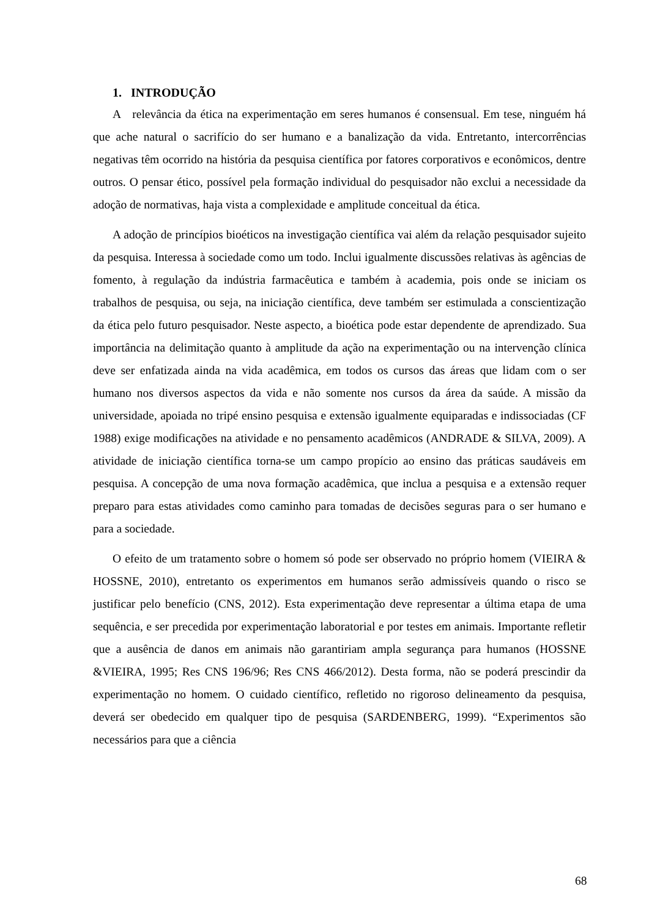1. INTRODUÇÃO
A relevância da ética na experimentação em seres humanos é consensual. Em tese, ninguém há que ache natural o sacrifício do ser humano e a banalização da vida. Entretanto, intercorrências negativas têm ocorrido na história da pesquisa científica por fatores corporativos e econômicos, dentre outros. O pensar ético, possível pela formação individual do pesquisador não exclui a necessidade da adoção de normativas, haja vista a complexidade e amplitude conceitual da ética.
A adoção de princípios bioéticos na investigação científica vai além da relação pesquisador sujeito da pesquisa. Interessa à sociedade como um todo. Inclui igualmente discussões relativas às agências de fomento, à regulação da indústria farmacêutica e também à academia, pois onde se iniciam os trabalhos de pesquisa, ou seja, na iniciação científica, deve também ser estimulada a conscientização da ética pelo futuro pesquisador. Neste aspecto, a bioética pode estar dependente de aprendizado. Sua importância na delimitação quanto à amplitude da ação na experimentação ou na intervenção clínica deve ser enfatizada ainda na vida acadêmica, em todos os cursos das áreas que lidam com o ser humano nos diversos aspectos da vida e não somente nos cursos da área da saúde. A missão da universidade, apoiada no tripé ensino pesquisa e extensão igualmente equiparadas e indissociadas (CF 1988) exige modificações na atividade e no pensamento acadêmicos (ANDRADE & SILVA, 2009). A atividade de iniciação científica torna-se um campo propício ao ensino das práticas saudáveis em pesquisa. A concepção de uma nova formação acadêmica, que inclua a pesquisa e a extensão requer preparo para estas atividades como caminho para tomadas de decisões seguras para o ser humano e para a sociedade.
O efeito de um tratamento sobre o homem só pode ser observado no próprio homem (VIEIRA & HOSSNE, 2010), entretanto os experimentos em humanos serão admissíveis quando o risco se justificar pelo benefício (CNS, 2012). Esta experimentação deve representar a última etapa de uma sequência, e ser precedida por experimentação laboratorial e por testes em animais. Importante refletir que a ausência de danos em animais não garantiriam ampla segurança para humanos (HOSSNE &VIEIRA, 1995; Res CNS 196/96; Res CNS 466/2012). Desta forma, não se poderá prescindir da experimentação no homem. O cuidado científico, refletido no rigoroso delineamento da pesquisa, deverá ser obedecido em qualquer tipo de pesquisa (SARDENBERG, 1999). “Experimentos são necessários para que a ciência
68